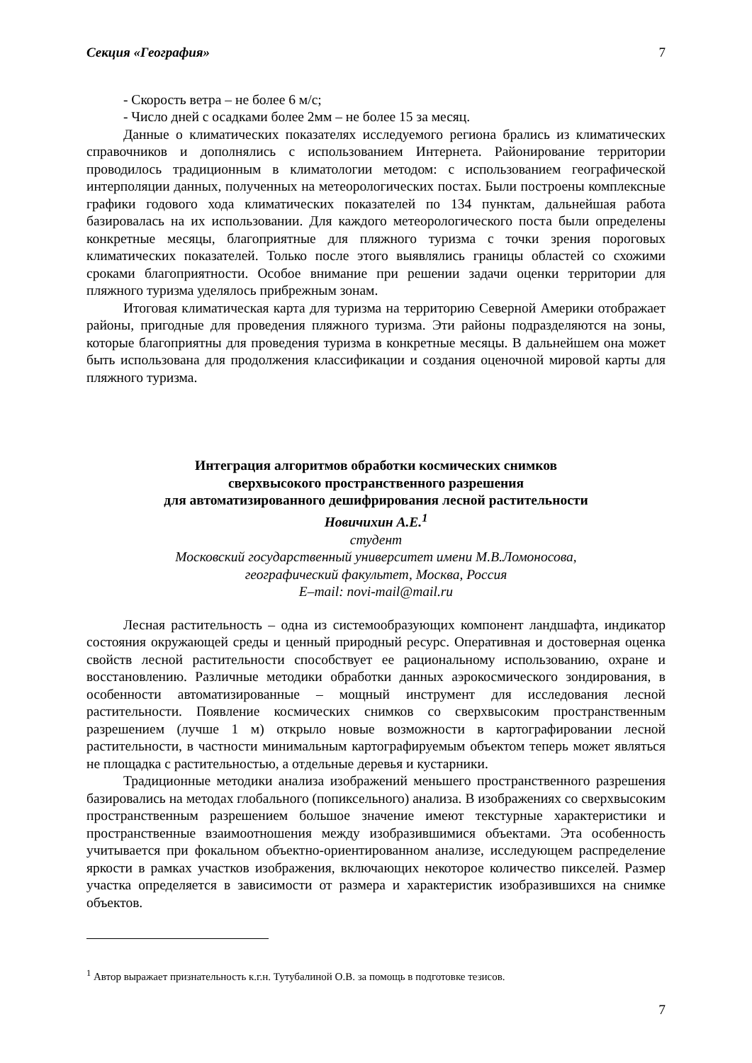Секция «География» 7
- Скорость ветра – не более 6 м/с;
- Число дней с осадками более 2мм – не более 15 за месяц.
Данные о климатических показателях исследуемого региона брались из климатических справочников и дополнялись с использованием Интернета. Районирование территории проводилось традиционным в климатологии методом: с использованием географической интерполяции данных, полученных на метеорологических постах. Были построены комплексные графики годового хода климатических показателей по 134 пунктам, дальнейшая работа базировалась на их использовании. Для каждого метеорологического поста были определены конкретные месяцы, благоприятные для пляжного туризма с точки зрения пороговых климатических показателей. Только после этого выявлялись границы областей со схожими сроками благоприятности. Особое внимание при решении задачи оценки территории для пляжного туризма уделялось прибрежным зонам.
Итоговая климатическая карта для туризма на территорию Северной Америки отображает районы, пригодные для проведения пляжного туризма. Эти районы подразделяются на зоны, которые благоприятны для проведения туризма в конкретные месяцы. В дальнейшем она может быть использована для продолжения классификации и создания оценочной мировой карты для пляжного туризма.
Интеграция алгоритмов обработки космических снимков
сверхвысокого пространственного разрешения
для автоматизированного дешифрирования лесной растительности
Новичихин А.Е.<sup>1</sup>
студент
Московский государственный университет имени М.В.Ломоносова,
географический факультет, Москва, Россия
E–mail: novi-mail@mail.ru
Лесная растительность – одна из системообразующих компонент ландшафта, индикатор состояния окружающей среды и ценный природный ресурс. Оперативная и достоверная оценка свойств лесной растительности способствует ее рациональному использованию, охране и восстановлению. Различные методики обработки данных аэрокосмического зондирования, в особенности автоматизированные – мощный инструмент для исследования лесной растительности. Появление космических снимков со сверхвысоким пространственным разрешением (лучше 1 м) открыло новые возможности в картографировании лесной растительности, в частности минимальным картографируемым объектом теперь может являться не площадка с растительностью, а отдельные деревья и кустарники.
Традиционные методики анализа изображений меньшего пространственного разрешения базировались на методах глобального (попиксельного) анализа. В изображениях со сверхвысоким пространственным разрешением большое значение имеют текстурные характеристики и пространственные взаимоотношения между изобразившимися объектами. Эта особенность учитывается при фокальном объектно-ориентированном анализе, исследующем распределение яркости в рамках участков изображения, включающих некоторое количество пикселей. Размер участка определяется в зависимости от размера и характеристик изобразившихся на снимке объектов.
<sup>1</sup> Автор выражает признательность к.г.н. Тутубалиной О.В. за помощь в подготовке тезисов.
7